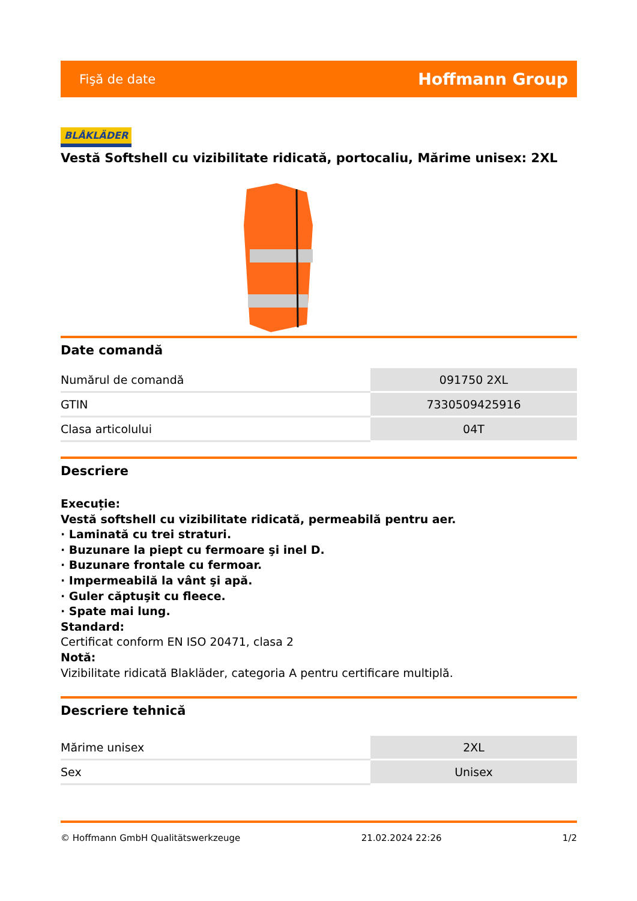Fişă de date Hoffmann Group
BLÅKLÄDER
Vestă Softshell cu vizibilitate ridicată, portocaliu, Mărime unisex: 2XL
Date comandă
| Numărul de comandă | 091750 2XL |
| GTIN | 7330509425916 |
| Clasa articolului | 04T |
Descriere
Execuție:
Vestă softshell cu vizibilitate ridicată, permeabilă pentru aer.
· Laminată cu trei straturi.
· Buzunare la piept cu fermoare şi inel D.
· Buzunare frontale cu fermoar.
· Impermeabilă la vânt şi apă.
· Guler căptuşit cu fleece.
· Spate mai lung.
Standard:
Certificat conform EN ISO 20471, clasa 2
Notă:
Vizibilitate ridicată Blakläder, categoria A pentru certificare multiplă.
Descriere tehnică
| Mărime unisex | 2XL |
| Sex | Unisex |
© Hoffmann GmbH Qualitätswerkzeuge 21.02.2024 22:26 1/2